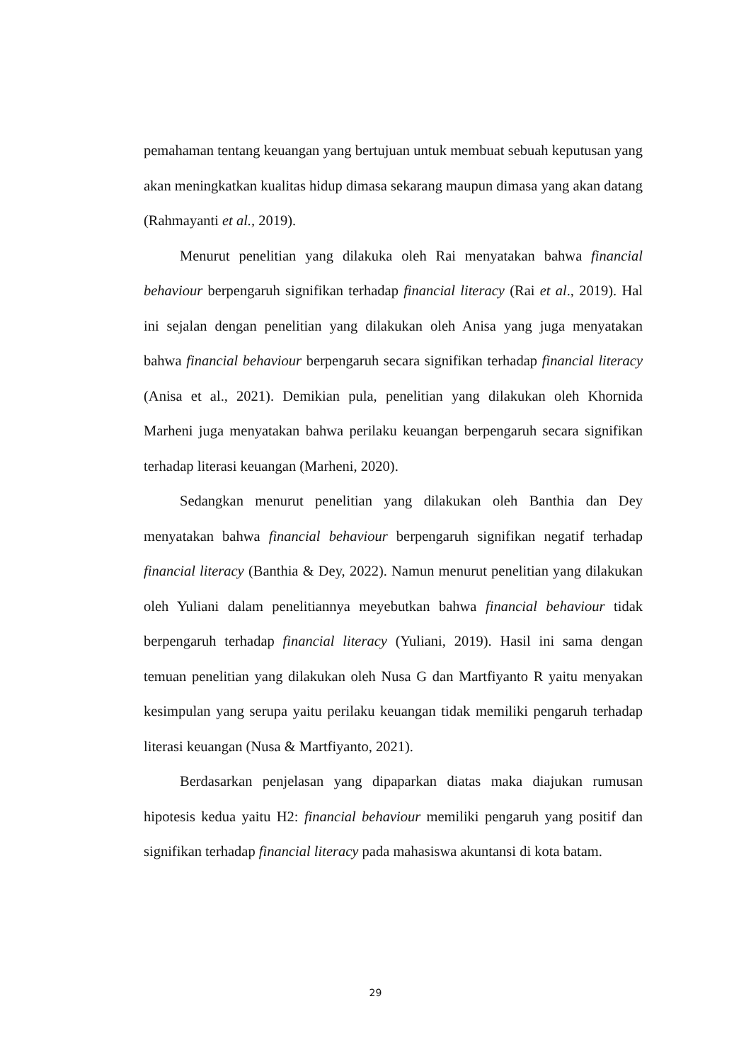pemahaman tentang keuangan yang bertujuan untuk membuat sebuah keputusan yang akan meningkatkan kualitas hidup dimasa sekarang maupun dimasa yang akan datang (Rahmayanti et al., 2019).
Menurut penelitian yang dilakuka oleh Rai menyatakan bahwa financial behaviour berpengaruh signifikan terhadap financial literacy (Rai et al., 2019). Hal ini sejalan dengan penelitian yang dilakukan oleh Anisa yang juga menyatakan bahwa financial behaviour berpengaruh secara signifikan terhadap financial literacy (Anisa et al., 2021). Demikian pula, penelitian yang dilakukan oleh Khornida Marheni juga menyatakan bahwa perilaku keuangan berpengaruh secara signifikan terhadap literasi keuangan (Marheni, 2020).
Sedangkan menurut penelitian yang dilakukan oleh Banthia dan Dey menyatakan bahwa financial behaviour berpengaruh signifikan negatif terhadap financial literacy (Banthia & Dey, 2022). Namun menurut penelitian yang dilakukan oleh Yuliani dalam penelitiannya meyebutkan bahwa financial behaviour tidak berpengaruh terhadap financial literacy (Yuliani, 2019). Hasil ini sama dengan temuan penelitian yang dilakukan oleh Nusa G dan Martfiyanto R yaitu menyakan kesimpulan yang serupa yaitu perilaku keuangan tidak memiliki pengaruh terhadap literasi keuangan (Nusa & Martfiyanto, 2021).
Berdasarkan penjelasan yang dipaparkan diatas maka diajukan rumusan hipotesis kedua yaitu H2: financial behaviour memiliki pengaruh yang positif dan signifikan terhadap financial literacy pada mahasiswa akuntansi di kota batam.
29